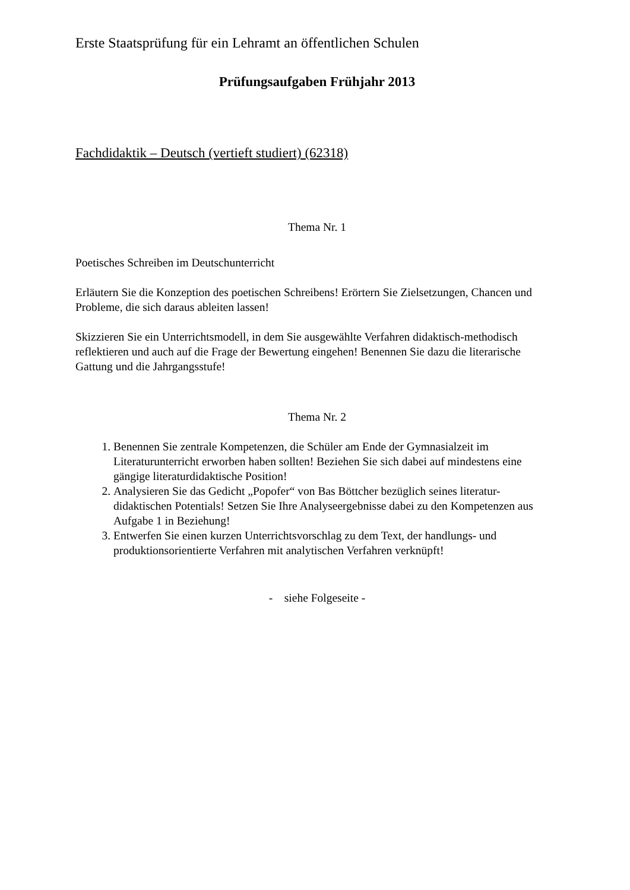Erste Staatsprüfung für ein Lehramt an öffentlichen Schulen
Prüfungsaufgaben Frühjahr 2013
Fachdidaktik – Deutsch (vertieft studiert) (62318)
Thema Nr. 1
Poetisches Schreiben im Deutschunterricht
Erläutern Sie die Konzeption des poetischen Schreibens! Erörtern Sie Zielsetzungen, Chancen und Probleme, die sich daraus ableiten lassen!
Skizzieren Sie ein Unterrichtsmodell, in dem Sie ausgewählte Verfahren didaktisch-methodisch reflektieren und auch auf die Frage der Bewertung eingehen! Benennen Sie dazu die literarische Gattung und die Jahrgangsstufe!
Thema Nr. 2
1. Benennen Sie zentrale Kompetenzen, die Schüler am Ende der Gymnasialzeit im Literaturunterricht erworben haben sollten! Beziehen Sie sich dabei auf mindestens eine gängige literaturdidaktische Position!
2. Analysieren Sie das Gedicht „Popofer“ von Bas Böttcher bezüglich seines literatur-didaktischen Potentials! Setzen Sie Ihre Analyseergebnisse dabei zu den Kompetenzen aus Aufgabe 1 in Beziehung!
3. Entwerfen Sie einen kurzen Unterrichtsvorschlag zu dem Text, der handlungs- und produktionsorientierte Verfahren mit analytischen Verfahren verknüpft!
- siehe Folgeseite -